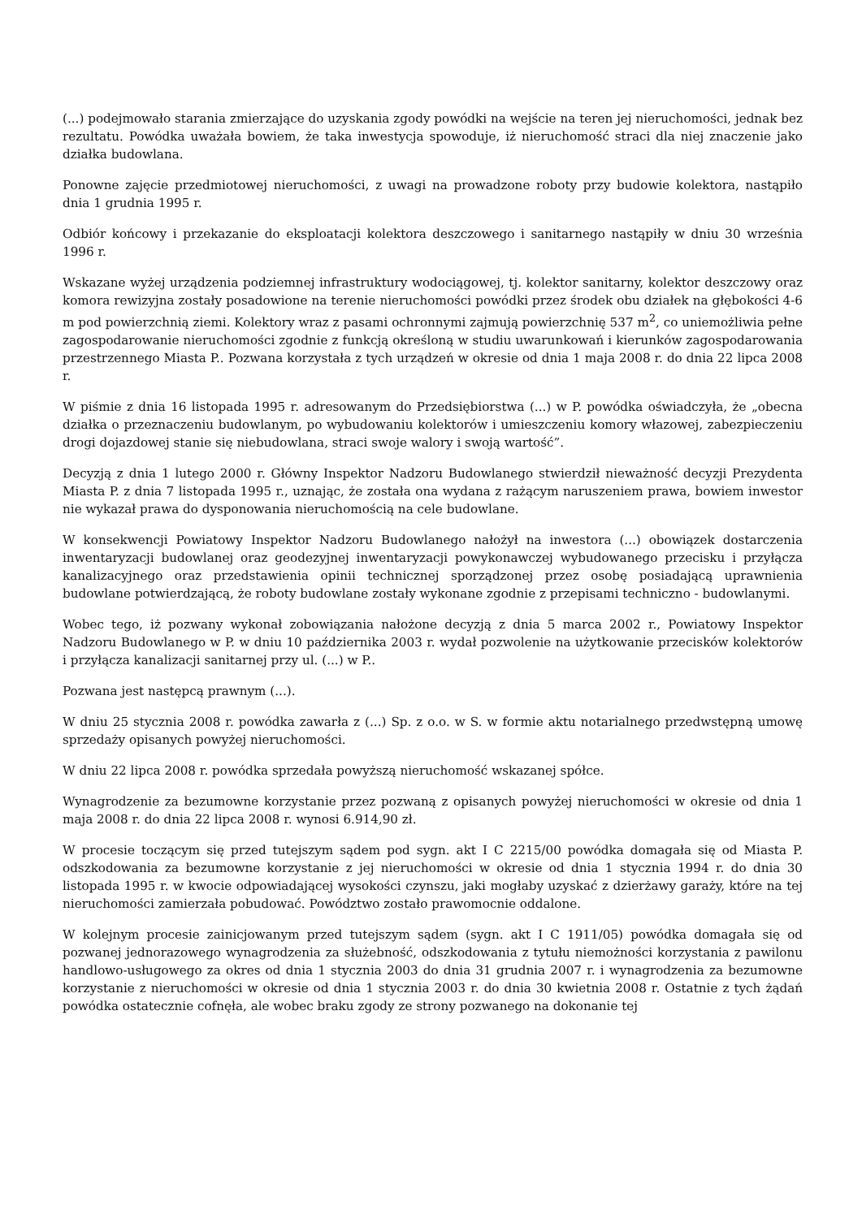(...) podejmowało starania zmierzające do uzyskania zgody powódki na wejście na teren jej nieruchomości, jednak bez rezultatu. Powódka uważała bowiem, że taka inwestycja spowoduje, iż nieruchomość straci dla niej znaczenie jako działka budowlana.
Ponowne zajęcie przedmiotowej nieruchomości, z uwagi na prowadzone roboty przy budowie kolektora, nastąpiło dnia 1 grudnia 1995 r.
Odbiór końcowy i przekazanie do eksploatacji kolektora deszczowego i sanitarnego nastąpiły w dniu 30 września 1996 r.
Wskazane wyżej urządzenia podziemnej infrastruktury wodociągowej, tj. kolektor sanitarny, kolektor deszczowy oraz komora rewizyjna zostały posadowione na terenie nieruchomości powódki przez środek obu działek na głębokości 4-6 m pod powierzchnią ziemi. Kolektory wraz z pasami ochronnymi zajmują powierzchnię 537 m<sup>2</sup>, co uniemożliwia pełne zagospodarowanie nieruchomości zgodnie z funkcją określoną w studiu uwarunkowań i kierunków zagospodarowania przestrzennego Miasta P.. Pozwana korzystała z tych urządzeń w okresie od dnia 1 maja 2008 r. do dnia 22 lipca 2008 r.
W piśmie z dnia 16 listopada 1995 r. adresowanym do Przedsiębiorstwa (...) w P. powódka oświadczyła, że „obecna działka o przeznaczeniu budowlanym, po wybudowaniu kolektorów i umieszczeniu komory włazowej, zabezpieczeniu drogi dojazdowej stanie się niebudowlana, straci swoje walory i swoją wartość”.
Decyzją z dnia 1 lutego 2000 r. Główny Inspektor Nadzoru Budowlanego stwierdził nieważność decyzji Prezydenta Miasta P. z dnia 7 listopada 1995 r., uznając, że została ona wydana z rażącym naruszeniem prawa, bowiem inwestor nie wykazał prawa do dysponowania nieruchomością na cele budowlane.
W konsekwencji Powiatowy Inspektor Nadzoru Budowlanego nałożył na inwestora (...) obowiązek dostarczenia inwentaryzacji budowlanej oraz geodezyjnej inwentaryzacji powykonawczej wybudowanego przecisku i przyłącza kanalizacyjnego oraz przedstawienia opinii technicznej sporządzonej przez osobę posiadającą uprawnienia budowlane potwierdzającą, że roboty budowlane zostały wykonane zgodnie z przepisami techniczno - budowlanymi.
Wobec tego, iż pozwany wykonał zobowiązania nałożone decyzją z dnia 5 marca 2002 r., Powiatowy Inspektor Nadzoru Budowlanego w P. w dniu 10 października 2003 r. wydał pozwolenie na użytkowanie przecisków kolektorów i przyłącza kanalizacji sanitarnej przy ul. (...) w P..
Pozwana jest następcą prawnym (...).
W dniu 25 stycznia 2008 r. powódka zawarła z (...) Sp. z o.o. w S. w formie aktu notarialnego przedwstępną umowę sprzedaży opisanych powyżej nieruchomości.
W dniu 22 lipca 2008 r. powódka sprzedała powyższą nieruchomość wskazanej spółce.
Wynagrodzenie za bezumowne korzystanie przez pozwaną z opisanych powyżej nieruchomości w okresie od dnia 1 maja 2008 r. do dnia 22 lipca 2008 r. wynosi 6.914,90 zł.
W procesie toczącym się przed tutejszym sądem pod sygn. akt I C 2215/00 powódka domagała się od Miasta P. odszkodowania za bezumowne korzystanie z jej nieruchomości w okresie od dnia 1 stycznia 1994 r. do dnia 30 listopada 1995 r. w kwocie odpowiadającej wysokości czynszu, jaki mogłaby uzyskać z dzierżawy garaży, które na tej nieruchomości zamierzała pobudować. Powództwo zostało prawomocnie oddalone.
W kolejnym procesie zainicjowanym przed tutejszym sądem (sygn. akt I C 1911/05) powódka domagała się od pozwanej jednorazowego wynagrodzenia za służebność, odszkodowania z tytułu niemożności korzystania z pawilonu handlowo-usługowego za okres od dnia 1 stycznia 2003 do dnia 31 grudnia 2007 r. i wynagrodzenia za bezumowne korzystanie z nieruchomości w okresie od dnia 1 stycznia 2003 r. do dnia 30 kwietnia 2008 r. Ostatnie z tych żądań powódka ostatecznie cofnęła, ale wobec braku zgody ze strony pozwanego na dokonanie tej